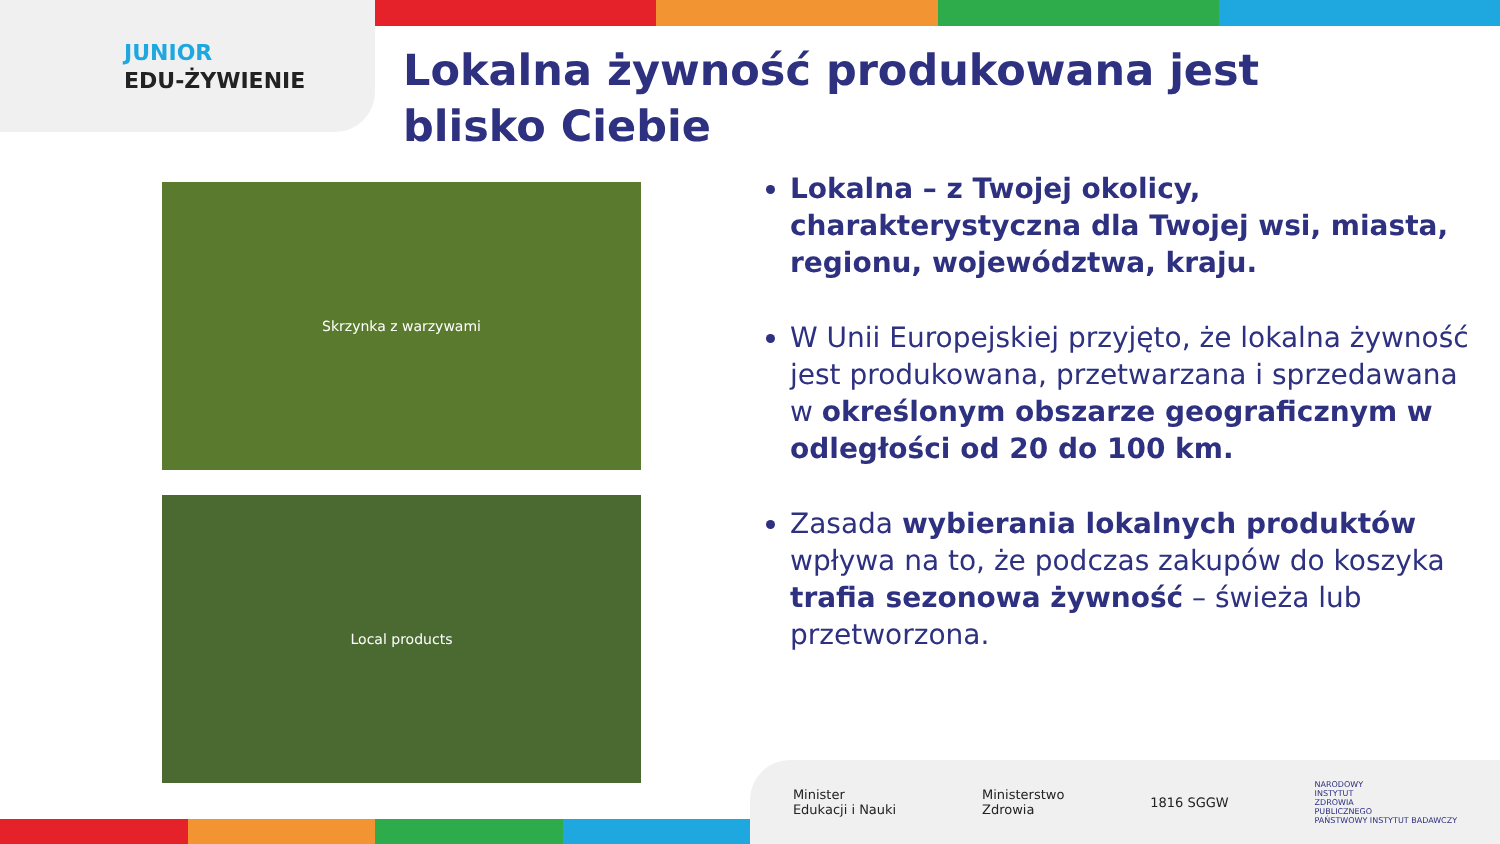JUNIOR
EDU-ŻYWIENIE
Lokalna żywność produkowana jest blisko Ciebie
Skrzynka z warzywami
Local products
Lokalna – z Twojej okolicy, charakterystyczna dla Twojej wsi, miasta, regionu, województwa, kraju.
W Unii Europejskiej przyjęto, że lokalna żywność jest produkowana, przetwarzana i sprzedawana w określonym obszarze geograficznym w odległości od 20 do 100 km.
Zasada wybierania lokalnych produktów wpływa na to, że podczas zakupów do koszyka trafia sezonowa żywność – świeża lub przetworzona.
Minister
Edukacji i Nauki
Ministerstwo
Zdrowia
1816 SGGW
NARODOWY
INSTYTUT
ZDROWIA
PUBLICZNEGO
PAŃSTWOWY INSTYTUT BADAWCZY